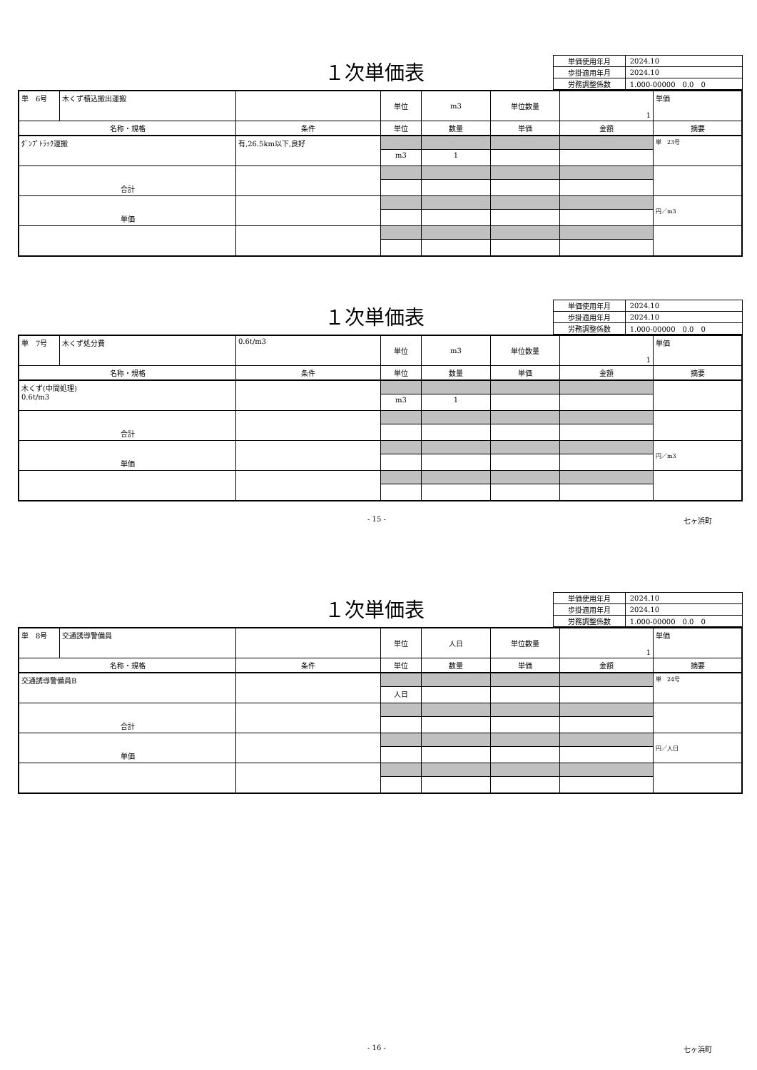１次単価表
| 単価使用年月 | 2024.10 |
| 歩掛適用年月 | 2024.10 |
| 労務調整係数 | 1.000-00000 0.0 0 |
| 単 6号 | 木くず積込搬出運搬 | | 単位 | m3 | 単位数量 | 1 | 単価 |
| 名称・規格 | | 条件 | 単位 | 数量 | 単価 | 金額 | 摘要 |
| ﾀﾞﾝﾌﾟﾄﾗｯｸ運搬 | | 有,26.5km以下,良好 | | | | | 単 23号 |
| | | | m3 | 1 | | | |
| 合計 | | | | | | | |
| 単価 | | | | | | | 円／m3 |
１次単価表
| 単価使用年月 | 2024.10 |
| 歩掛適用年月 | 2024.10 |
| 労務調整係数 | 1.000-00000 0.0 0 |
| 単 7号 | 木くず処分費 | 0.6t/m3 | 単位 | m3 | 単位数量 | 1 | 単価 |
| 名称・規格 | | 条件 | 単位 | 数量 | 単価 | 金額 | 摘要 |
| 木くず(中間処理) 0.6t/m3 | | | | | | | |
| | | | m3 | 1 | | | |
| 合計 | | | | | | | |
| 単価 | | | | | | | 円／m3 |
- 15 - 七ヶ浜町
１次単価表
| 単価使用年月 | 2024.10 |
| 歩掛適用年月 | 2024.10 |
| 労務調整係数 | 1.000-00000 0.0 0 |
| 単 8号 | 交通誘導警備員 | | 単位 | 人日 | 単位数量 | 1 | 単価 |
| 名称・規格 | | 条件 | 単位 | 数量 | 単価 | 金額 | 摘要 |
| 交通誘導警備員B | | | | | | | 単 24号 |
| | | | 人日 | | | | |
| 合計 | | | | | | | |
| 単価 | | | | | | | 円／人日 |
- 16 - 七ヶ浜町